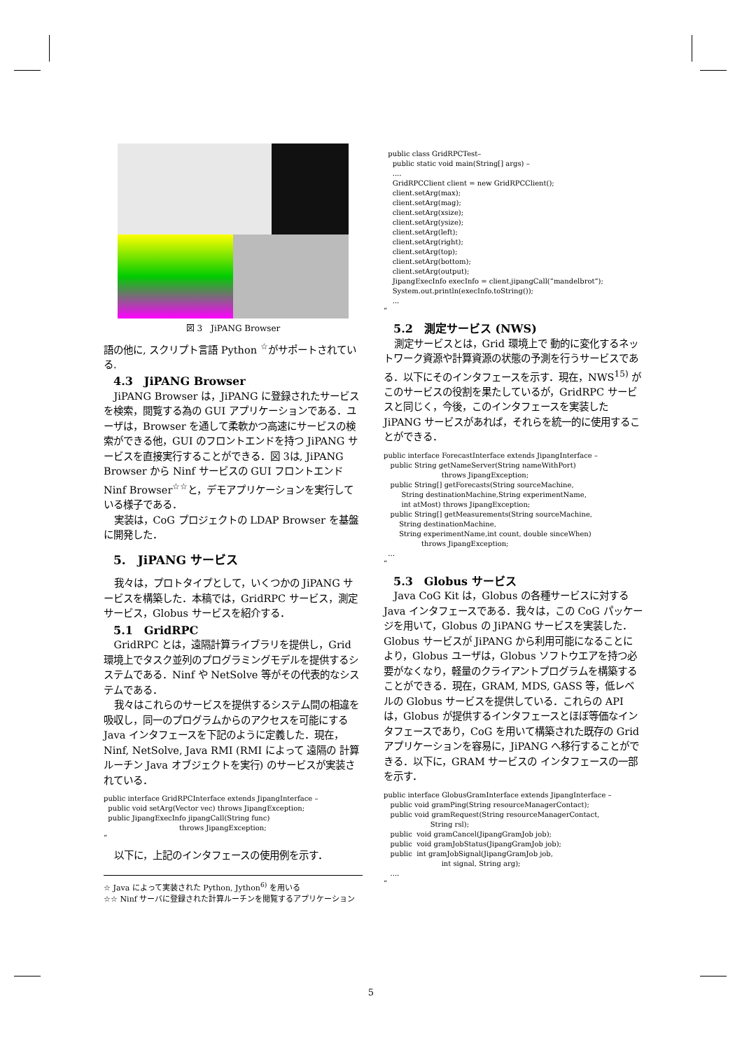図 3　JiPANG Browser
語の他に, スクリプト言語 Python <sup>☆</sup>がサポートされている.
4.3　JiPANG Browser
JiPANG Browser は，JiPANG に登録されたサービスを検索，閲覧する為の GUI アプリケーションである．ユーザは，Browser を通して柔軟かつ高速にサービスの検索ができる他，GUI のフロントエンドを持つ JiPANG サービスを直接実行することができる．図 3は, JiPANG Browser から Ninf サービスの GUI フロントエンド Ninf Browser<sup>☆☆</sup>と，デモアプリケーションを実行している様子である．
実装は，CoG プロジェクトの LDAP Browser を基盤に開発した．
5.　JiPANG サービス
我々は，プロトタイプとして，いくつかの JiPANG サービスを構築した．本稿では，GridRPC サービス，測定サービス，Globus サービスを紹介する．
5.1　GridRPC
GridRPC とは，遠隔計算ライブラリを提供し，Grid 環境上でタスク並列のプログラミングモデルを提供するシステムである．Ninf や NetSolve 等がその代表的なシステムである．
我々はこれらのサービスを提供するシステム間の相違を吸収し，同一のプログラムからのアクセスを可能にする Java インタフェースを下記のように定義した．現在，Ninf, NetSolve, Java RMI (RMI によって 遠隔の 計算ルーチン Java オブジェクトを実行) のサービスが実装されている．
public interface GridRPCInterface extends JipangInterface –
  public void setArg(Vector vec) throws JipangException;
  public JipangExecInfo jipangCall(String func)
                                  throws JipangException;
”
以下に，上記のインタフェースの使用例を示す．
☆ Java によって実装された Python, Jython<sup>6)</sup> を用いる
☆☆ Ninf サーバに登録された計算ルーチンを閲覧するアプリケーション
  public class GridRPCTest–
    public static void main(String[] args) –
    ....
    GridRPCClient client = new GridRPCClient();
    client.setArg(max);
    client.setArg(mag);
    client.setArg(xsize);
    client.setArg(ysize);
    client.setArg(left);
    client.setArg(right);
    client.setArg(top);
    client.setArg(bottom);
    client.setArg(output);
    JipangExecInfo execInfo = client.jipangCall(”mandelbrot”);
    System.out.println(execInfo.toString());
    ...
”
5.2　測定サービス (NWS)
測定サービスとは，Grid 環境上で 動的に変化するネットワーク資源や計算資源の状態の予測を行うサービスである．以下にそのインタフェースを示す．現在，NWS<sup>15)</sup> がこのサービスの役割を果たしているが，GridRPC サービスと同じく，今後，このインタフェースを実装した JiPANG サービスがあれば，それらを統一的に使用することができる．
public interface ForecastInterface extends JipangInterface –
   public String getNameServer(String nameWithPort)
                          throws JipangException;
   public String[] getForecasts(String sourceMachine,
        String destinationMachine,String experimentName,
        int atMost) throws JipangException;
   public String[] getMeasurements(String sourceMachine,
       String destinationMachine,
       String experimentName,int count, double sinceWhen)
                 throws JipangException;
  ...
”
5.3　Globus サービス
Java CoG Kit は，Globus の各種サービスに対する Java インタフェースである．我々は，この CoG パッケージを用いて，Globus の JiPANG サービスを実装した．Globus サービスが JiPANG から利用可能になることにより，Globus ユーザは，Globus ソフトウエアを持つ必要がなくなり，軽量のクライアントプログラムを構築することができる．現在，GRAM, MDS, GASS 等，低レベルの Globus サービスを提供している．これらの API は，Globus が提供するインタフェースとほぼ等価なインタフェースであり，CoG を用いて構築された既存の Grid アプリケーションを容易に，JiPANG へ移行することができる．以下に，GRAM サービスの インタフェースの一部を示す．
public interface GlobusGramInterface extends JipangInterface –
   public void gramPing(String resourceManagerContact);
   public void gramRequest(String resourceManagerContact,
                     String rsl);
   public  void gramCancel(JipangGramJob job);
   public  void gramJobStatus(JipangGramJob job);
   public  int gramJobSignal(JipangGramJob job,
                          int signal, String arg);
   ....
”
5